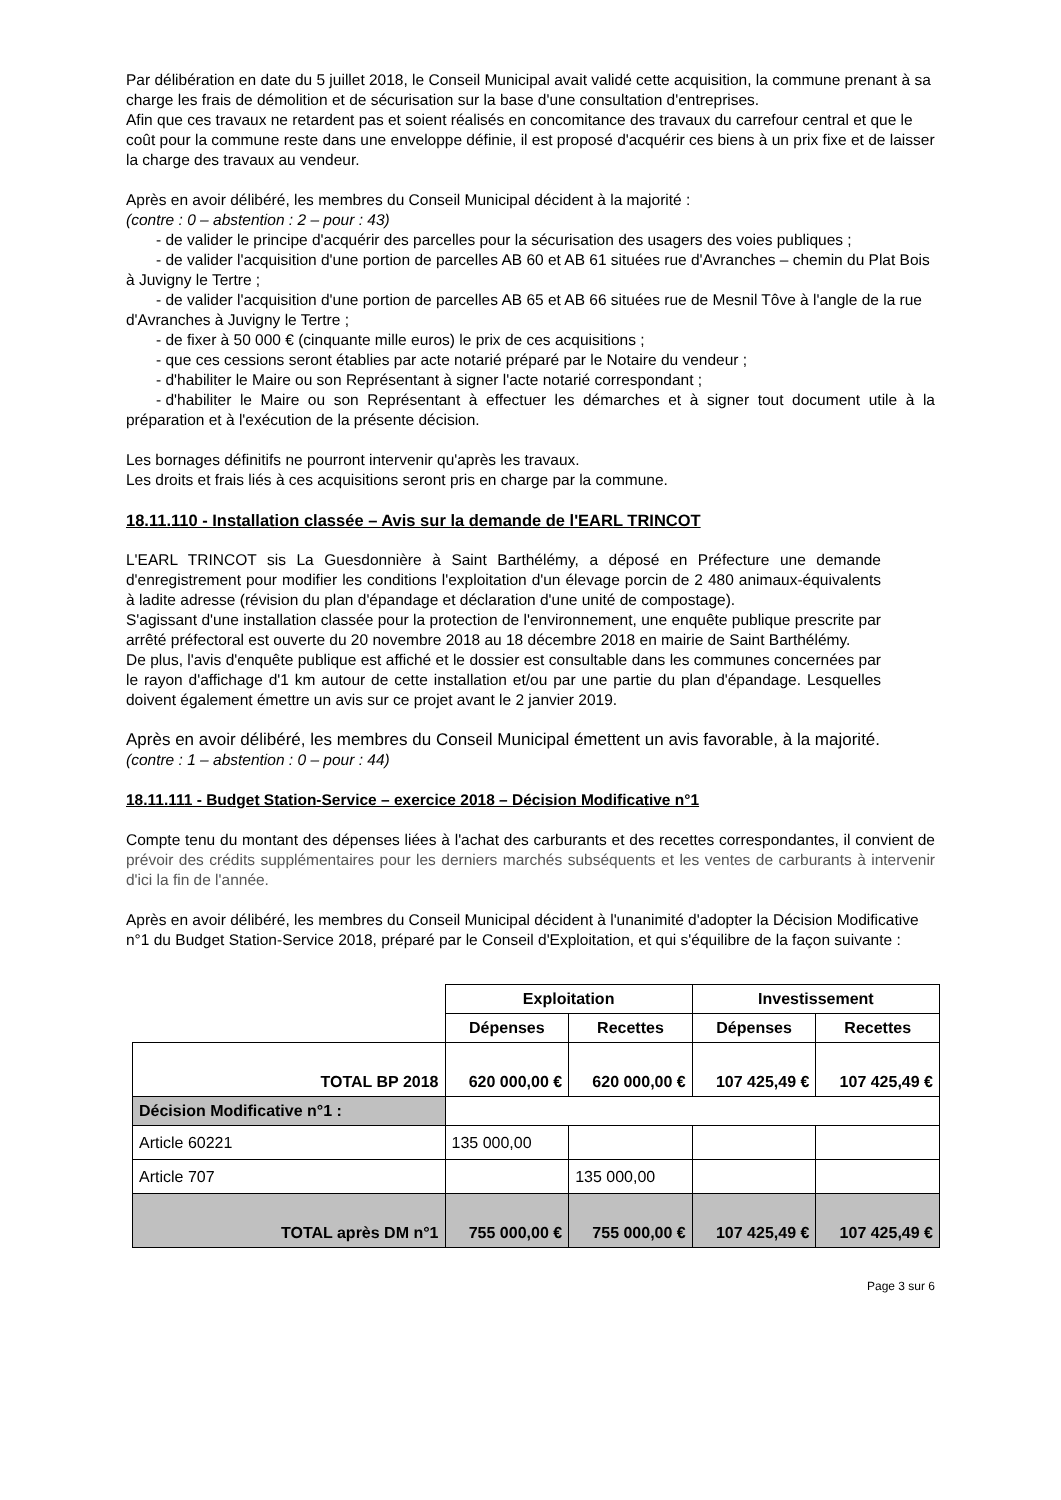Par délibération en date du 5 juillet 2018, le Conseil Municipal avait validé cette acquisition, la commune prenant à sa charge les frais de démolition et de sécurisation sur la base d'une consultation d'entreprises.
Afin que ces travaux ne retardent pas et soient réalisés en concomitance des travaux du carrefour central et que le coût pour la commune reste dans une enveloppe définie, il est proposé d'acquérir ces biens à un prix fixe et de laisser la charge des travaux au vendeur.
Après en avoir délibéré, les membres du Conseil Municipal décident à la majorité :
(contre : 0 – abstention : 2 – pour : 43)
- de valider le principe d'acquérir des parcelles pour la sécurisation des usagers des voies publiques ;
- de valider l'acquisition d'une portion de parcelles AB 60 et AB 61 situées rue d'Avranches – chemin du Plat Bois à Juvigny le Tertre ;
- de valider l'acquisition d'une portion de parcelles AB 65 et AB 66 situées rue de Mesnil Tôve à l'angle de la rue d'Avranches à Juvigny le Tertre ;
- de fixer à 50 000 € (cinquante mille euros) le prix de ces acquisitions ;
- que ces cessions seront établies par acte notarié préparé par le Notaire du vendeur ;
- d'habiliter le Maire ou son Représentant à signer l'acte notarié correspondant ;
- d'habiliter le Maire ou son Représentant à effectuer les démarches et à signer tout document utile à la préparation et à l'exécution de la présente décision.
Les bornages définitifs ne pourront intervenir qu'après les travaux.
Les droits et frais liés à ces acquisitions seront pris en charge par la commune.
18.11.110 - Installation classée – Avis sur la demande de l'EARL TRINCOT
L'EARL TRINCOT sis La Guesdonnière à Saint Barthélémy, a déposé en Préfecture une demande d'enregistrement pour modifier les conditions l'exploitation d'un élevage porcin de 2 480 animaux-équivalents à ladite adresse (révision du plan d'épandage et déclaration d'une unité de compostage).
S'agissant d'une installation classée pour la protection de l'environnement, une enquête publique prescrite par arrêté préfectoral est ouverte du 20 novembre 2018 au 18 décembre 2018 en mairie de Saint Barthélémy.
De plus, l'avis d'enquête publique est affiché et le dossier est consultable dans les communes concernées par le rayon d'affichage d'1 km autour de cette installation et/ou par une partie du plan d'épandage. Lesquelles doivent également émettre un avis sur ce projet avant le 2 janvier 2019.
Après en avoir délibéré, les membres du Conseil Municipal émettent un avis favorable, à la majorité.
(contre : 1 – abstention : 0 – pour : 44)
18.11.111 - Budget Station-Service – exercice 2018 – Décision Modificative n°1
Compte tenu du montant des dépenses liées à l'achat des carburants et des recettes correspondantes, il convient de prévoir des crédits supplémentaires pour les derniers marchés subséquents et les ventes de carburants à intervenir d'ici la fin de l'année.
Après en avoir délibéré, les membres du Conseil Municipal décident à l'unanimité d'adopter la Décision Modificative n°1 du Budget Station-Service 2018, préparé par le Conseil d'Exploitation, et qui s'équilibre de la façon suivante :
| | Exploitation | | Investissement | |
| | Dépenses | Recettes | Dépenses | Recettes |
| TOTAL BP 2018 | 620 000,00 € | 620 000,00 € | 107 425,49 € | 107 425,49 € |
| Décision Modificative n°1 : | | | | |
| Article 60221 | 135 000,00 | | | |
| Article 707 | | 135 000,00 | | |
| TOTAL après DM n°1 | 755 000,00 € | 755 000,00 € | 107 425,49 € | 107 425,49 € |
Page 3 sur 6